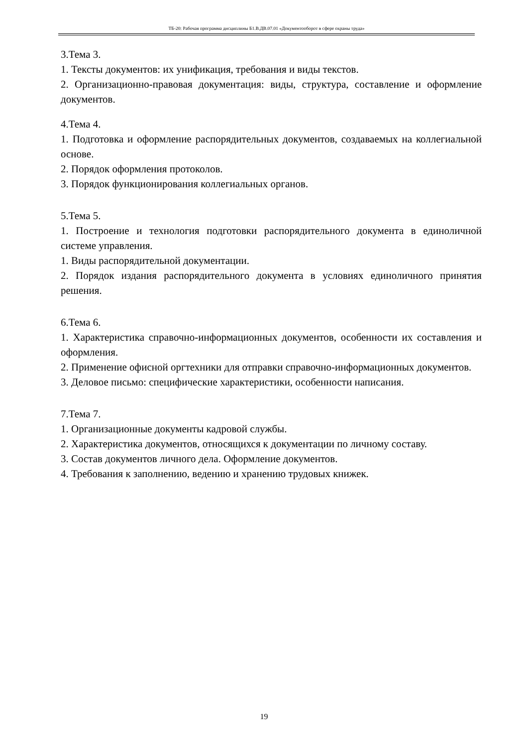ТБ-20: Рабочая программа дисциплины Б1.В.ДВ.07.01 «Документооборот в сфере охраны труда»
3.Тема 3.
1. Тексты документов: их унификация, требования и виды текстов.
2. Организационно-правовая документация: виды, структура, составление и оформление документов.
4.Тема 4.
1. Подготовка и оформление распорядительных документов, создаваемых на коллегиальной основе.
2. Порядок оформления протоколов.
3. Порядок функционирования коллегиальных органов.
5.Тема 5.
1. Построение и технология подготовки распорядительного документа в единоличной системе управления.
1. Виды распорядительной документации.
2. Порядок издания распорядительного документа в условиях единоличного принятия решения.
6.Тема 6.
1. Характеристика справочно-информационных документов, особенности их составления и оформления.
2. Применение офисной оргтехники для отправки справочно-информационных документов.
3. Деловое письмо: специфические характеристики, особенности написания.
7.Тема 7.
1. Организационные документы кадровой службы.
2. Характеристика документов, относящихся к документации по личному составу.
3. Состав документов личного дела. Оформление документов.
4. Требования к заполнению, ведению и хранению трудовых книжек.
19